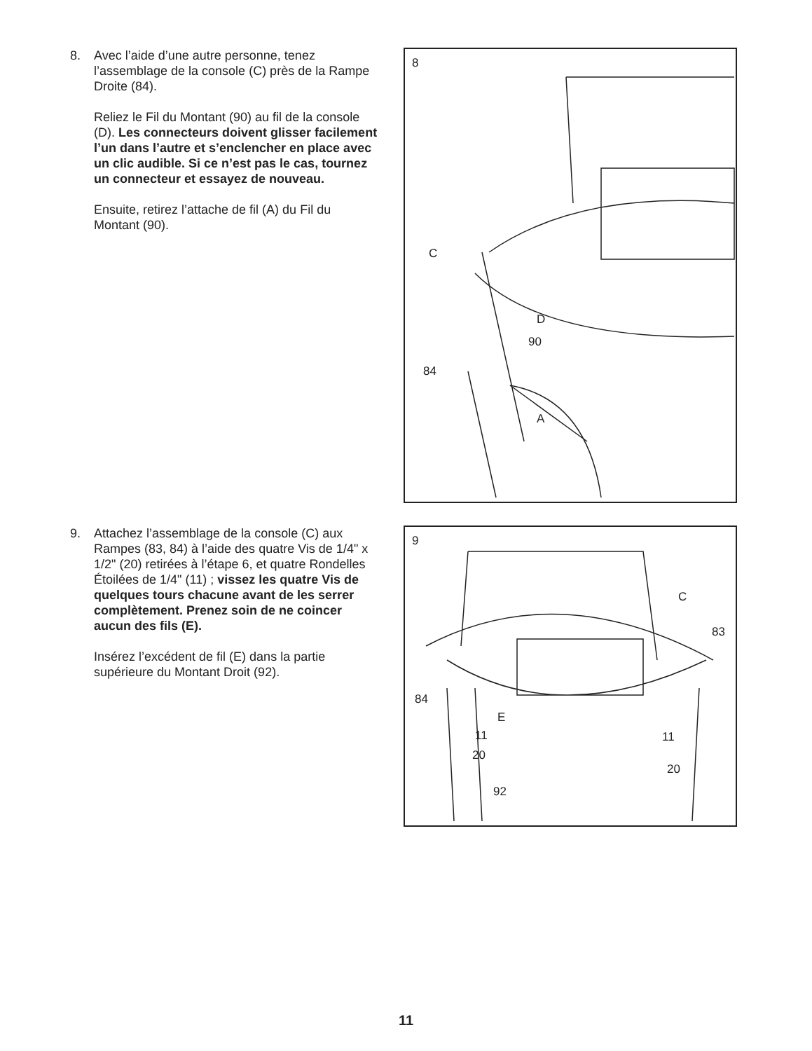8. Avec l’aide d’une autre personne, tenez l’assemblage de la console (C) près de la Rampe Droite (84).
Reliez le Fil du Montant (90) au fil de la console (D). Les connecteurs doivent glisser facilement l’un dans l’autre et s’enclencher en place avec un clic audible. Si ce n’est pas le cas, tournez un connecteur et essayez de nouveau.
Ensuite, retirez l’attache de fil (A) du Fil du Montant (90).
8
C
D
90
84
A
9. Attachez l’assemblage de la console (C) aux Rampes (83, 84) à l’aide des quatre Vis de 1/4" x 1/2" (20) retirées à l’étape 6, et quatre Rondelles Étoilées de 1/4" (11) ; vissez les quatre Vis de quelques tours chacune avant de les serrer complètement. Prenez soin de ne coincer aucun des fils (E).
Insérez l’excédent de fil (E) dans la partie supérieure du Montant Droit (92).
9
C
83
84
E
11 11
20
20
92
11